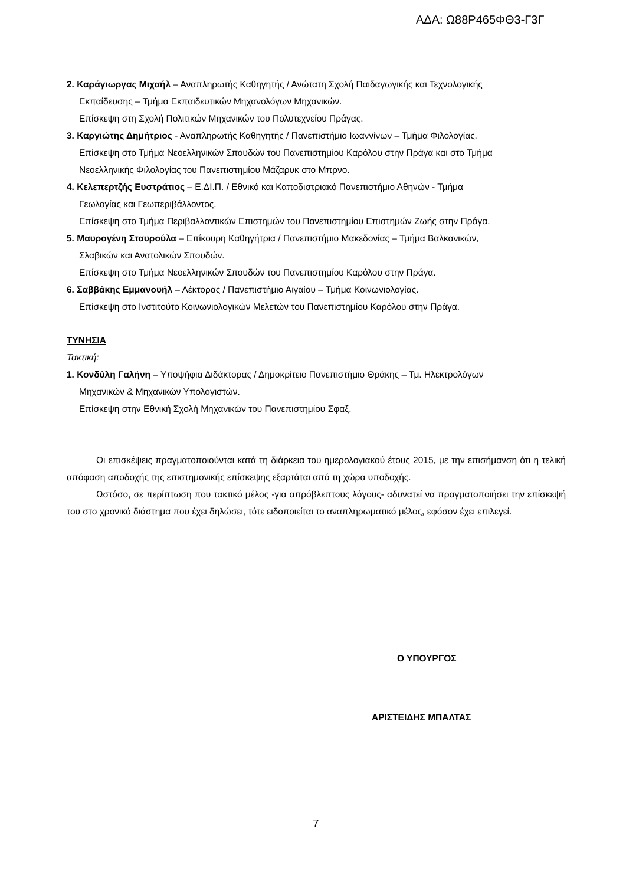ΑΔΑ: Ω88Ρ465ΦΘ3-Γ3Γ
2. Καράγιωργας Μιχαήλ – Αναπληρωτής Καθηγητής / Ανώτατη Σχολή Παιδαγωγικής και Τεχνολογικής
Εκπαίδευσης – Τμήμα Εκπαιδευτικών Μηχανολόγων Μηχανικών.
Επίσκεψη στη Σχολή Πολιτικών Μηχανικών του Πολυτεχνείου Πράγας.
3. Καργιώτης Δημήτριος - Αναπληρωτής Καθηγητής / Πανεπιστήμιο Ιωαννίνων – Τμήμα Φιλολογίας.
Επίσκεψη στο Τμήμα Νεοελληνικών Σπουδών του Πανεπιστημίου Καρόλου στην Πράγα και στο Τμήμα
Νεοελληνικής Φιλολογίας του Πανεπιστημίου Μάζαρυκ στο Μπρνο.
4. Κελεπερτζής Ευστράτιος – Ε.ΔΙ.Π. / Εθνικό και Καποδιστριακό Πανεπιστήμιο Αθηνών - Τμήμα
Γεωλογίας και Γεωπεριβάλλοντος.
Επίσκεψη στο Τμήμα Περιβαλλοντικών Επιστημών του Πανεπιστημίου Επιστημών Ζωής στην Πράγα.
5. Μαυρογένη Σταυρούλα – Επίκουρη Καθηγήτρια / Πανεπιστήμιο Μακεδονίας – Τμήμα Βαλκανικών,
Σλαβικών και Ανατολικών Σπουδών.
Επίσκεψη στο Τμήμα Νεοελληνικών Σπουδών του Πανεπιστημίου Καρόλου στην Πράγα.
6. Σαββάκης Εμμανουήλ – Λέκτορας / Πανεπιστήμιο Αιγαίου – Τμήμα Κοινωνιολογίας.
Επίσκεψη στο Ινστιτούτο Κοινωνιολογικών Μελετών του Πανεπιστημίου Καρόλου στην Πράγα.
ΤΥΝΗΣΙΑ
Τακτική:
1. Κονδύλη Γαλήνη – Υποψήφια Διδάκτορας / Δημοκρίτειο Πανεπιστήμιο Θράκης – Τμ. Ηλεκτρολόγων
Μηχανικών & Μηχανικών Υπολογιστών.
Επίσκεψη στην Εθνική Σχολή Μηχανικών του Πανεπιστημίου Σφαξ.
Οι επισκέψεις πραγματοποιούνται κατά τη διάρκεια του ημερολογιακού έτους 2015, με την επισήμανση ότι η τελική απόφαση αποδοχής της επιστημονικής επίσκεψης εξαρτάται από τη χώρα υποδοχής.
Ωστόσο, σε περίπτωση που τακτικό μέλος -για απρόβλεπτους λόγους- αδυνατεί να πραγματοποιήσει την επίσκεψή του στο χρονικό διάστημα που έχει δηλώσει, τότε ειδοποιείται το αναπληρωματικό μέλος, εφόσον έχει επιλεγεί.
Ο ΥΠΟΥΡΓΟΣ
ΑΡΙΣΤΕΙΔΗΣ ΜΠΑΛΤΑΣ
7